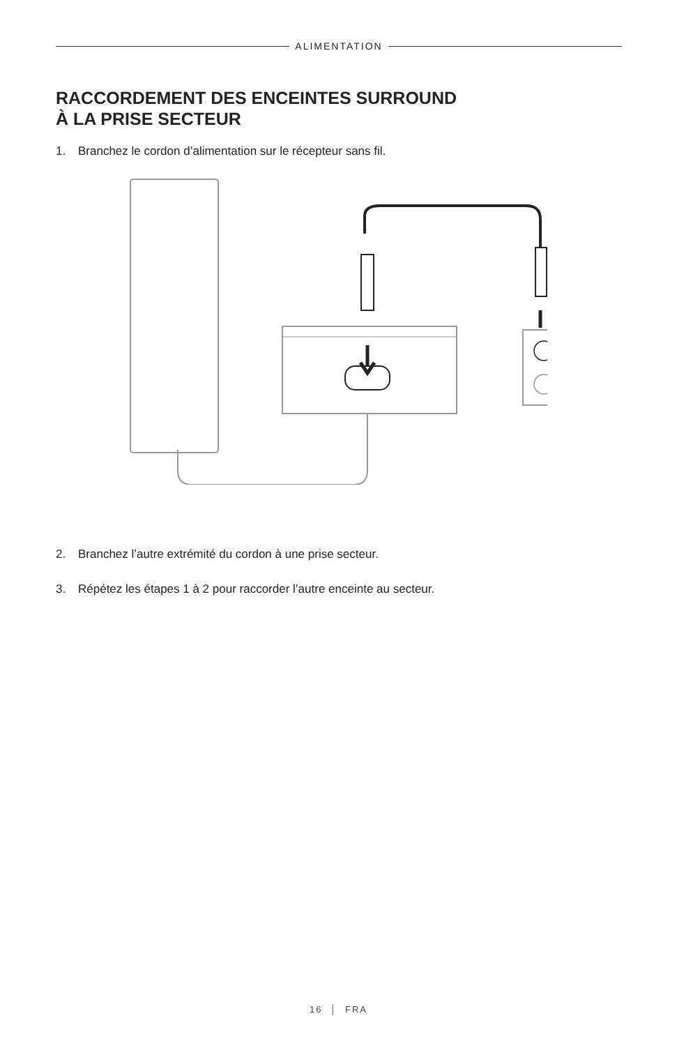ALIMENTATION
RACCORDEMENT DES ENCEINTES SURROUND
À LA PRISE SECTEUR
1. Branchez le cordon d’alimentation sur le récepteur sans fil.
2. Branchez l’autre extrémité du cordon à une prise secteur.
3. Répétez les étapes 1 à 2 pour raccorder l’autre enceinte au secteur.
16 │ FRA